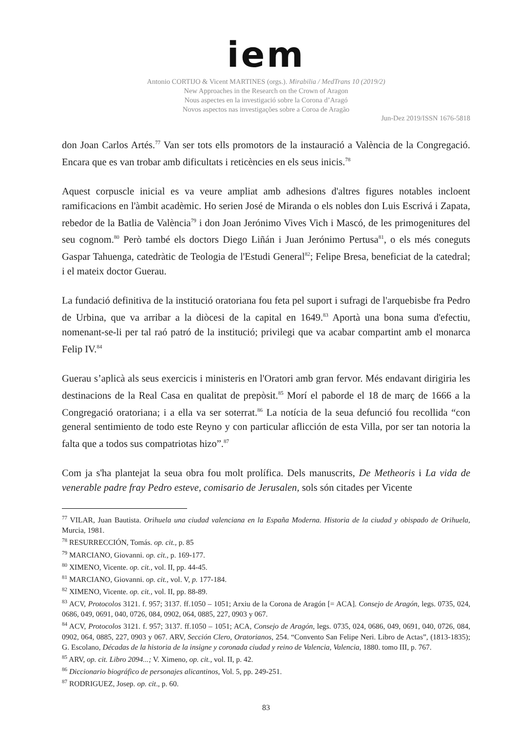iem
Antonio CORTIJO & Vicent MARTINES (orgs.). Mirabilia / MedTrans 10 (2019/2)
New Approaches in the Research on the Crown of Aragon
Nous aspectes en la investigació sobre la Corona d’Aragó
Novos aspectos nas investigações sobre a Coroa de Aragão
Jun-Dez 2019/ISSN 1676-5818
don Joan Carlos Artés.<sup>77</sup> Van ser tots ells promotors de la instauració a València de la Congregació. Encara que es van trobar amb dificultats i reticències en els seus inicis.<sup>78</sup>
Aquest corpuscle inicial es va veure ampliat amb adhesions d'altres figures notables incloent ramificacions en l'àmbit acadèmic. Ho serien José de Miranda o els nobles don Luis Escrivá i Zapata, rebedor de la Batlia de València<sup>79</sup> i don Joan Jerónimo Vives Vich i Mascó, de les primogenitures del seu cognom.<sup>80</sup> Però també els doctors Diego Liñán i Juan Jerónimo Pertusa<sup>81</sup>, o els més coneguts Gaspar Tahuenga, catedràtic de Teologia de l'Estudi General<sup>82</sup>; Felipe Bresa, beneficiat de la catedral; i el mateix doctor Guerau.
La fundació definitiva de la institució oratoriana fou feta pel suport i sufragi de l'arquebisbe fra Pedro de Urbina, que va arribar a la diòcesi de la capital en 1649.<sup>83</sup> Aportà una bona suma d'efectiu, nomenant-se-li per tal raó patró de la institució; privilegi que va acabar compartint amb el monarca Felip IV.<sup>84</sup>
Guerau s’aplicà als seus exercicis i ministeris en l'Oratori amb gran fervor. Més endavant dirigiria les destinacions de la Real Casa en qualitat de prepòsit.<sup>85</sup> Morí el paborde el 18 de març de 1666 a la Congregació oratoriana; i a ella va ser soterrat.<sup>86</sup> La notícia de la seua defunció fou recollida “con general sentimiento de todo este Reyno y con particular aflicción de esta Villa, por ser tan notoria la falta que a todos sus compatriotas hizo”.<sup>87</sup>
Com ja s'ha plantejat la seua obra fou molt prolífica. Dels manuscrits, De Metheoris i La vida de venerable padre fray Pedro esteve, comisario de Jerusalen, sols són citades per Vicente
<sup>77</sup> VILAR, Juan Bautista. Orihuela una ciudad valenciana en la España Moderna. Historia de la ciudad y obispado de Orihuela, Murcia, 1981.
<sup>78</sup> RESURRECCIÓN, Tomás. op. cit., p. 85
<sup>79</sup> MARCIANO, Giovanni. op. cit., p. 169-177.
<sup>80</sup> XIMENO, Vicente. op. cit., vol. II, pp. 44-45.
<sup>81</sup> MARCIANO, Giovanni. op. cit., vol. V, p. 177-184.
<sup>82</sup> XIMENO, Vicente. op. cit., vol. II, pp. 88-89.
<sup>83</sup> ACV, Protocolos 3121. f. 957; 3137. ff.1050 – 1051; Arxiu de la Corona de Aragón [= ACA]. Consejo de Aragón, legs. 0735, 024, 0686, 049, 0691, 040, 0726, 084, 0902, 064, 0885, 227, 0903 y 067.
<sup>84</sup> ACV, Protocolos 3121. f. 957; 3137. ff.1050 – 1051; ACA, Consejo de Aragón, legs. 0735, 024, 0686, 049, 0691, 040, 0726, 084, 0902, 064, 0885, 227, 0903 y 067. ARV, Sección Clero, Oratorianos, 254. “Convento San Felipe Neri. Libro de Actas”, (1813-1835); G. Escolano, Décadas de la historia de la insigne y coronada ciudad y reino de Valencia, Valencia, 1880. tomo III, p. 767.
<sup>85</sup> ARV, op. cit. Libro 2094...; V. Ximeno, op. cit., vol. II, p. 42.
<sup>86</sup> Diccionario biográfico de personajes alicantinos, Vol. 5, pp. 249-251.
<sup>87</sup> RODRIGUEZ, Josep. op. cit., p. 60.
83